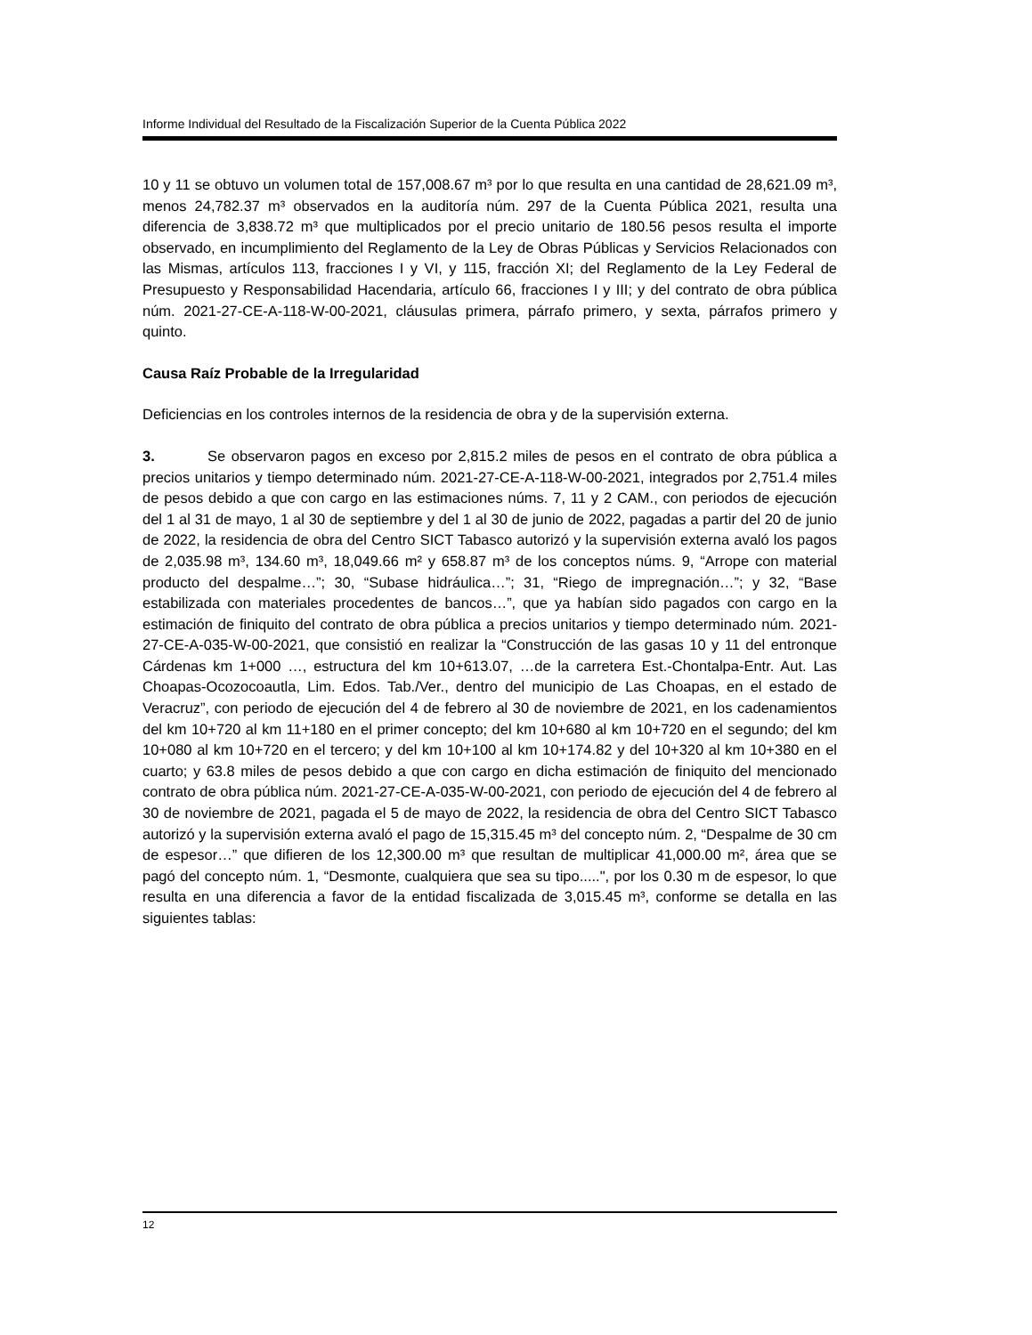Informe Individual del Resultado de la Fiscalización Superior de la Cuenta Pública 2022
10 y 11 se obtuvo un volumen total de 157,008.67 m³ por lo que resulta en una cantidad de 28,621.09 m³, menos 24,782.37 m³ observados en la auditoría núm. 297 de la Cuenta Pública 2021, resulta una diferencia de 3,838.72 m³ que multiplicados por el precio unitario de 180.56 pesos resulta el importe observado, en incumplimiento del Reglamento de la Ley de Obras Públicas y Servicios Relacionados con las Mismas, artículos 113, fracciones I y VI, y 115, fracción XI; del Reglamento de la Ley Federal de Presupuesto y Responsabilidad Hacendaria, artículo 66, fracciones I y III; y del contrato de obra pública núm. 2021-27-CE-A-118-W-00-2021, cláusulas primera, párrafo primero, y sexta, párrafos primero y quinto.
Causa Raíz Probable de la Irregularidad
Deficiencias en los controles internos de la residencia de obra y de la supervisión externa.
3. Se observaron pagos en exceso por 2,815.2 miles de pesos en el contrato de obra pública a precios unitarios y tiempo determinado núm. 2021-27-CE-A-118-W-00-2021, integrados por 2,751.4 miles de pesos debido a que con cargo en las estimaciones núms. 7, 11 y 2 CAM., con periodos de ejecución del 1 al 31 de mayo, 1 al 30 de septiembre y del 1 al 30 de junio de 2022, pagadas a partir del 20 de junio de 2022, la residencia de obra del Centro SICT Tabasco autorizó y la supervisión externa avaló los pagos de 2,035.98 m³, 134.60 m³, 18,049.66 m² y 658.87 m³ de los conceptos núms. 9, “Arrope con material producto del despalme…”; 30, “Subase hidráulica…”; 31, “Riego de impregnación…”; y 32, “Base estabilizada con materiales procedentes de bancos…”, que ya habían sido pagados con cargo en la estimación de finiquito del contrato de obra pública a precios unitarios y tiempo determinado núm. 2021-27-CE-A-035-W-00-2021, que consistió en realizar la “Construcción de las gasas 10 y 11 del entronque Cárdenas km 1+000 …, estructura del km 10+613.07, …de la carretera Est.-Chontalpa-Entr. Aut. Las Choapas-Ocozocoautla, Lim. Edos. Tab./Ver., dentro del municipio de Las Choapas, en el estado de Veracruz”, con periodo de ejecución del 4 de febrero al 30 de noviembre de 2021, en los cadenamientos del km 10+720 al km 11+180 en el primer concepto; del km 10+680 al km 10+720 en el segundo; del km 10+080 al km 10+720 en el tercero; y del km 10+100 al km 10+174.82 y del 10+320 al km 10+380 en el cuarto; y 63.8 miles de pesos debido a que con cargo en dicha estimación de finiquito del mencionado contrato de obra pública núm. 2021-27-CE-A-035-W-00-2021, con periodo de ejecución del 4 de febrero al 30 de noviembre de 2021, pagada el 5 de mayo de 2022, la residencia de obra del Centro SICT Tabasco autorizó y la supervisión externa avaló el pago de 15,315.45 m³ del concepto núm. 2, “Despalme de 30 cm de espesor…” que difieren de los 12,300.00 m³ que resultan de multiplicar 41,000.00 m², área que se pagó del concepto núm. 1, “Desmonte, cualquiera que sea su tipo.....", por los 0.30 m de espesor, lo que resulta en una diferencia a favor de la entidad fiscalizada de 3,015.45 m³, conforme se detalla en las siguientes tablas:
12